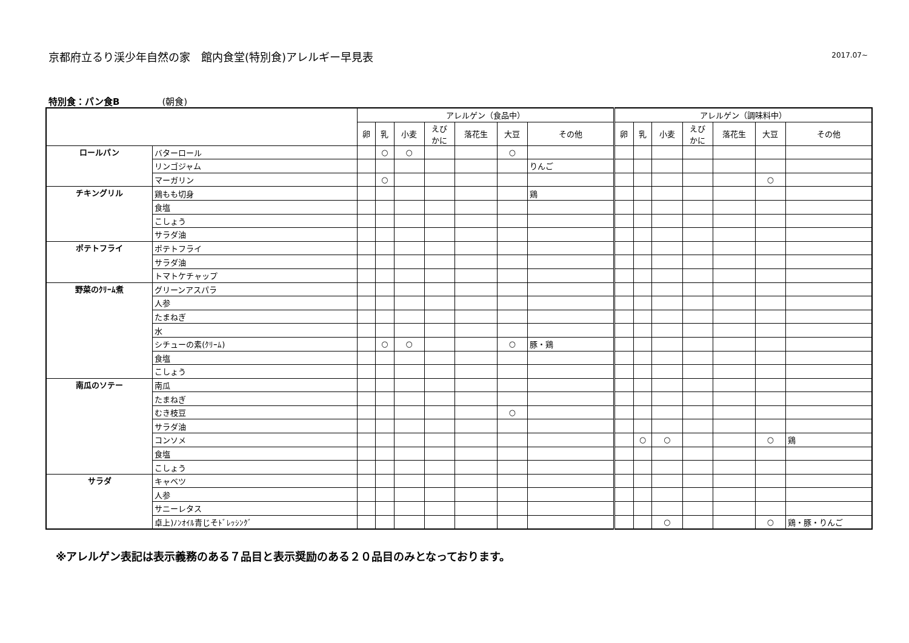京都府立るり渓少年自然の家　館内食堂(特別食)アレルギー早見表
2017.07~
特別食：パン食B (朝食)
| | | アレルゲン（食品中） | | | | | | | アレルゲン（調味料中） | | | | | | |
| --- | --- | --- | --- | --- | --- | --- | --- | --- | --- | --- | --- | --- | --- | --- | --- |
| | | 卵 | 乳 | 小麦 | えび かに | 落花生 | 大豆 | その他 | 卵 | 乳 | 小麦 | えび かに | 落花生 | 大豆 | その他 |
| ロールパン | バターロール | | ○ | ○ | | | ○ | | | | | | | | |
| | リンゴジャム | | | | | | | りんご | | | | | | | |
| | マーガリン | | ○ | | | | | | | | | | | ○ | |
| チキングリル | 鶏もも切身 | | | | | | | 鶏 | | | | | | | |
| | 食塩 | | | | | | | | | | | | | | |
| | こしょう | | | | | | | | | | | | | | |
| | サラダ油 | | | | | | | | | | | | | | |
| ポテトフライ | ポテトフライ | | | | | | | | | | | | | | |
| | サラダ油 | | | | | | | | | | | | | | |
| | トマトケチャップ | | | | | | | | | | | | | | |
| 野菜のｸﾘｰﾑ煮 | グリーンアスパラ | | | | | | | | | | | | | | |
| | 人参 | | | | | | | | | | | | | | |
| | たまねぎ | | | | | | | | | | | | | | |
| | 水 | | | | | | | | | | | | | | |
| | シチューの素(ｸﾘｰﾑ) | | ○ | ○ | | | ○ | 豚・鶏 | | | | | | | |
| | 食塩 | | | | | | | | | | | | | | |
| | こしょう | | | | | | | | | | | | | | |
| 南瓜のソテー | 南瓜 | | | | | | | | | | | | | | |
| | たまねぎ | | | | | | | | | | | | | | |
| | むき枝豆 | | | | | | ○ | | | | | | | | |
| | サラダ油 | | | | | | | | | | | | | | |
| | コンソメ | | | | | | | | | ○ | ○ | | | ○ | 鶏 |
| | 食塩 | | | | | | | | | | | | | | |
| | こしょう | | | | | | | | | | | | | | |
| サラダ | キャベツ | | | | | | | | | | | | | | |
| | 人参 | | | | | | | | | | | | | | |
| | サニーレタス | | | | | | | | | | | | | | |
| | 卓上)ﾉﾝｵｲﾙ青じそﾄﾞﾚｯｼﾝｸﾞ | | | | | | | | | | ○ | | | ○ | 鶏・豚・りんご |
※アレルゲン表記は表示義務のある７品目と表示奨励のある２０品目のみとなっております。